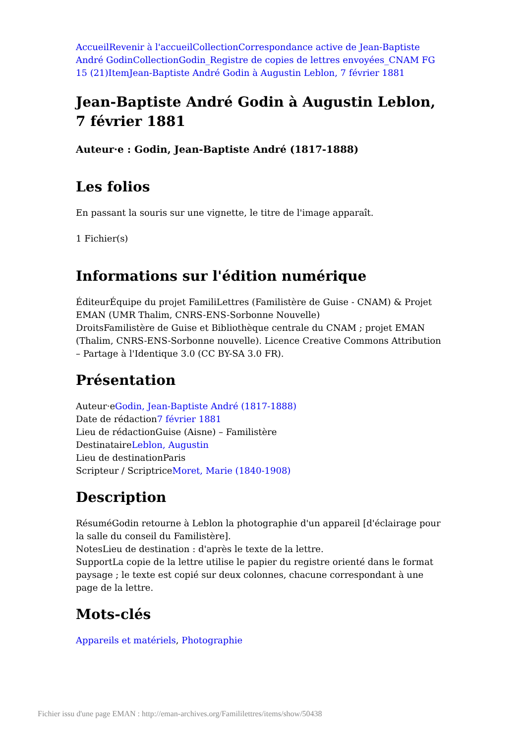Accueil Revenir à l'accueil Collection Correspondance active de Jean-Baptiste André Godin Collection Godin_Registre de copies de lettres envoyées_CNAM FG 15 (21) Item Jean-Baptiste André Godin à Augustin Leblon, 7 février 1881
Jean-Baptiste André Godin à Augustin Leblon, 7 février 1881
Auteur·e : Godin, Jean-Baptiste André (1817-1888)
Les folios
En passant la souris sur une vignette, le titre de l'image apparaît.
1 Fichier(s)
Informations sur l'édition numérique
ÉditeurÉquipe du projet FamiliLettres (Familistère de Guise - CNAM) & Projet EMAN (UMR Thalim, CNRS-ENS-Sorbonne Nouvelle)
DroitsFamilistère de Guise et Bibliothèque centrale du CNAM ; projet EMAN (Thalim, CNRS-ENS-Sorbonne nouvelle). Licence Creative Commons Attribution – Partage à l'Identique 3.0 (CC BY-SA 3.0 FR).
Présentation
Auteur·eGodin, Jean-Baptiste André (1817-1888)
Date de rédaction7 février 1881
Lieu de rédactionGuise (Aisne) – Familistère
DestinataireLeblon, Augustin
Lieu de destinationParis
Scripteur / ScriptriceMoret, Marie (1840-1908)
Description
RésuméGodin retourne à Leblon la photographie d'un appareil [d'éclairage pour la salle du conseil du Familistère].
NotesLieu de destination : d'après le texte de la lettre.
SupportLa copie de la lettre utilise le papier du registre orienté dans le format paysage ; le texte est copié sur deux colonnes, chacune correspondant à une page de la lettre.
Mots-clés
Appareils et matériels, Photographie
Fichier issu d'une page EMAN : http://eman-archives.org/Famililettres/items/show/50438